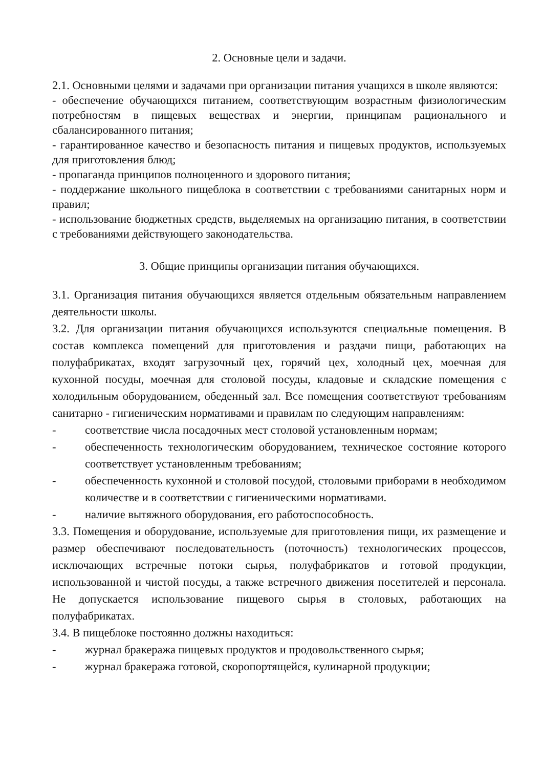2. Основные цели и задачи.
2.1. Основными целями и задачами при организации питания учащихся в школе являются:
- обеспечение обучающихся питанием, соответствующим возрастным физиологическим потребностям в пищевых веществах и энергии, принципам рационального и сбалансированного питания;
- гарантированное качество и безопасность питания и пищевых продуктов, используемых для приготовления блюд;
- пропаганда принципов полноценного и здорового питания;
- поддержание школьного пищеблока в соответствии с требованиями санитарных норм и правил;
- использование бюджетных средств, выделяемых на организацию питания, в соответствии с требованиями действующего законодательства.
3. Общие принципы организации питания обучающихся.
3.1. Организация питания обучающихся является отдельным обязательным направлением деятельности школы.
3.2. Для организации питания обучающихся используются специальные помещения. В состав комплекса помещений для приготовления и раздачи пищи, работающих на полуфабрикатах, входят загрузочный цех, горячий цех, холодный цех, моечная для кухонной посуды, моечная для столовой посуды, кладовые и складские помещения с холодильным оборудованием, обеденный зал. Все помещения соответствуют требованиям санитарно - гигиеническим нормативами и правилам по следующим направлениям:
- соответствие числа посадочных мест столовой установленным нормам;
- обеспеченность технологическим оборудованием, техническое состояние которого соответствует установленным требованиям;
- обеспеченность кухонной и столовой посудой, столовыми приборами в необходимом количестве и в соответствии с гигиеническими нормативами.
- наличие вытяжного оборудования, его работоспособность.
3.3. Помещения и оборудование, используемые для приготовления пищи, их размещение и размер обеспечивают последовательность (поточность) технологических процессов, исключающих встречные потоки сырья, полуфабрикатов и готовой продукции, использованной и чистой посуды, а также встречного движения посетителей и персонала. Не допускается использование пищевого сырья в столовых, работающих на полуфабрикатах.
3.4. В пищеблоке постоянно должны находиться:
- журнал бракеража пищевых продуктов и продовольственного сырья;
- журнал бракеража готовой, скоропортящейся, кулинарной продукции;